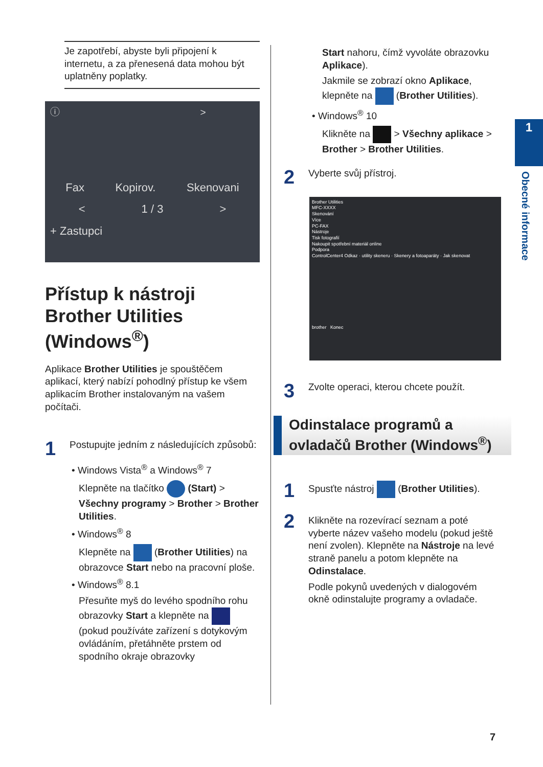Je zapotřebí, abyste byli připojení k internetu, a za přenesená data mohou být uplatněny poplatky.
ⓘ >
Fax Kopirov. Skenovani
< 1 / 3 >
+ Zastupci
Přístup k nástroji Brother Utilities (Windows<sup>®</sup>)
Aplikace Brother Utilities je spouštěčem aplikací, který nabízí pohodlný přístup ke všem aplikacím Brother instalovaným na vašem počítači.
1 Postupujte jedním z následujících způsobů:
• Windows Vista<sup>®</sup> a Windows<sup>®</sup> 7
Klepněte na tlačítko (Start) > Všechny programy > Brother > Brother Utilities.
• Windows<sup>®</sup> 8
Klepněte na (Brother Utilities) na obrazovce Start nebo na pracovní ploše.
• Windows<sup>®</sup> 8.1
Přesuňte myš do levého spodního rohu obrazovky Start a klepněte na (pokud používáte zařízení s dotykovým ovládáním, přetáhněte prstem od spodního okraje obrazovky
Start nahoru, čímž vyvoláte obrazovku Aplikace).
Jakmile se zobrazí okno Aplikace, klepněte na (Brother Utilities).
• Windows<sup>®</sup> 10
Klikněte na > Všechny aplikace > Brother > Brother Utilities.
2 Vyberte svůj přístroj.
Brother Utilities
MFC-XXXX
Skenování
Více
PC-FAX
Nástroje
Tisk fotografií
Nakoupit spotřební materiál online
Podpora
ControlCenter4 Odkaz · utility skeneru · Skenery a fotoaparáty · Jak skenovat
brother Konec
3 Zvolte operaci, kterou chcete použít.
Odinstalace programů a ovladačů Brother (Windows<sup>®</sup>)
1 Spusťte nástroj (Brother Utilities).
2
Klikněte na rozevírací seznam a poté vyberte název vašeho modelu (pokud ještě není zvolen). Klepněte na Nástroje na levé straně panelu a potom klepněte na Odinstalace.
Podle pokynů uvedených v dialogovém okně odinstalujte programy a ovladače.
1
Obecné informace
7